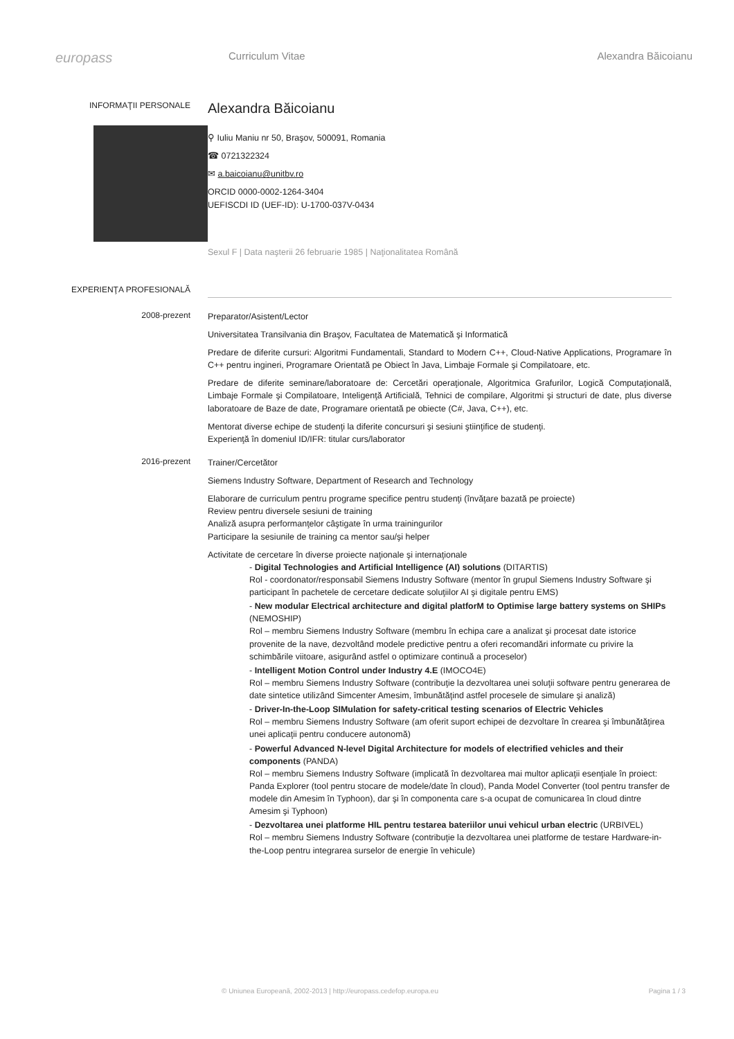europass
Curriculum Vitae Alexandra Băicoianu
INFORMAŢII PERSONALE
Alexandra Băicoianu
⚲ Iuliu Maniu nr 50, Braşov, 500091, Romania
☎ 0721322324
✉ a.baicoianu@unitbv.ro
ORCID 0000-0002-1264-3404
UEFISCDI ID (UEF-ID): U-1700-037V-0434
Sexul F | Data naşterii 26 februarie 1985 | Naţionalitatea Română
EXPERIENŢA PROFESIONALĂ
2008-prezent
Preparator/Asistent/Lector
Universitatea Transilvania din Braşov, Facultatea de Matematică şi Informatică
Predare de diferite cursuri: Algoritmi Fundamentali, Standard to Modern C++, Cloud-Native Applications, Programare în C++ pentru ingineri, Programare Orientată pe Obiect în Java, Limbaje Formale şi Compilatoare, etc.
Predare de diferite seminare/laboratoare de: Cercetări operaţionale, Algoritmica Grafurilor, Logică Computaţională, Limbaje Formale şi Compilatoare, Inteligenţă Artificială, Tehnici de compilare, Algoritmi şi structuri de date, plus diverse laboratoare de Baze de date, Programare orientată pe obiecte (C#, Java, C++), etc.
Mentorat diverse echipe de studenţi la diferite concursuri şi sesiuni ştiinţifice de studenţi.
Experienţă în domeniul ID/IFR: titular curs/laborator
2016-prezent
Trainer/Cercetător
Siemens Industry Software, Department of Research and Technology
Elaborare de curriculum pentru programe specifice pentru studenţi (învăţare bazată pe proiecte)
Review pentru diversele sesiuni de training
Analiză asupra performanţelor câştigate în urma trainingurilor
Participare la sesiunile de training ca mentor sau/şi helper
Activitate de cercetare în diverse proiecte naţionale şi internaţionale
- Digital Technologies and Artificial Intelligence (AI) solutions (DITARTIS)
Rol - coordonator/responsabil Siemens Industry Software (mentor în grupul Siemens Industry Software şi participant în pachetele de cercetare dedicate soluţiilor AI şi digitale pentru EMS)
- New modular Electrical architecture and digital platforM to Optimise large battery systems on SHIPs (NEMOSHIP)
Rol – membru Siemens Industry Software (membru în echipa care a analizat şi procesat date istorice provenite de la nave, dezvoltând modele predictive pentru a oferi recomandări informate cu privire la schimbările viitoare, asigurând astfel o optimizare continuă a proceselor)
- Intelligent Motion Control under Industry 4.E (IMOCO4E)
Rol – membru Siemens Industry Software (contribuţie la dezvoltarea unei soluţii software pentru generarea de date sintetice utilizând Simcenter Amesim, îmbunătăţind astfel procesele de simulare şi analiză)
- Driver-In-the-Loop SIMulation for safety-critical testing scenarios of Electric Vehicles
Rol – membru Siemens Industry Software (am oferit suport echipei de dezvoltare în crearea şi îmbunătăţirea unei aplicaţii pentru conducere autonomă)
- Powerful Advanced N-level Digital Architecture for models of electrified vehicles and their components (PANDA)
Rol – membru Siemens Industry Software (implicată în dezvoltarea mai multor aplicaţii esenţiale în proiect: Panda Explorer (tool pentru stocare de modele/date în cloud), Panda Model Converter (tool pentru transfer de modele din Amesim în Typhoon), dar şi în componenta care s-a ocupat de comunicarea în cloud dintre Amesim şi Typhoon)
- Dezvoltarea unei platforme HIL pentru testarea bateriilor unui vehicul urban electric (URBIVEL)
Rol – membru Siemens Industry Software (contribuţie la dezvoltarea unei platforme de testare Hardware-in-the-Loop pentru integrarea surselor de energie în vehicule)
© Uniunea Europeană, 2002-2013 | http://europass.cedefop.europa.eu Pagina 1 / 3